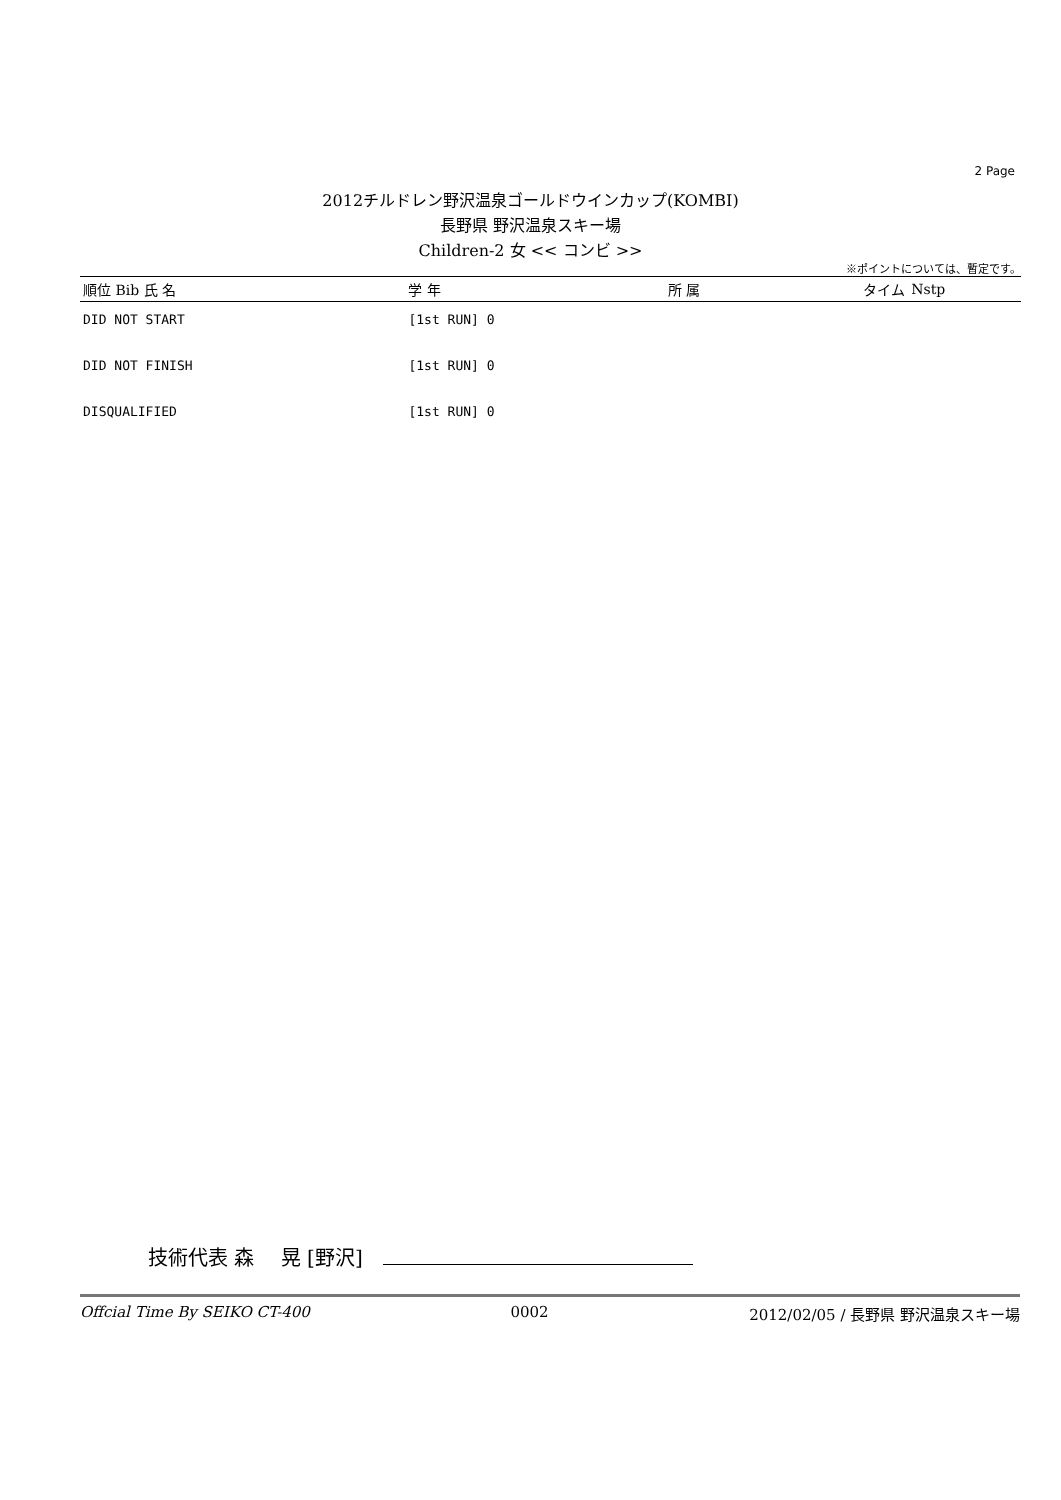2 Page
2012チルドレン野沢温泉ゴールドウインカップ(KOMBI)
長野県 野沢温泉スキー場
Children-2 女 << コンビ >>
※ポイントについては、暫定です。
| 順位 Bib 氏 名 | 学 年 | 所 属 | タイム | Nstp |
| --- | --- | --- | --- | --- |
| DID NOT START | [1st RUN] 0 | | | |
| DID NOT FINISH | [1st RUN] 0 | | | |
| DISQUALIFIED | [1st RUN] 0 | | | |
技術代表 森　 晃 [野沢]
Offcial Time By SEIKO CT-400 0002 2012/02/05 / 長野県 野沢温泉スキー場